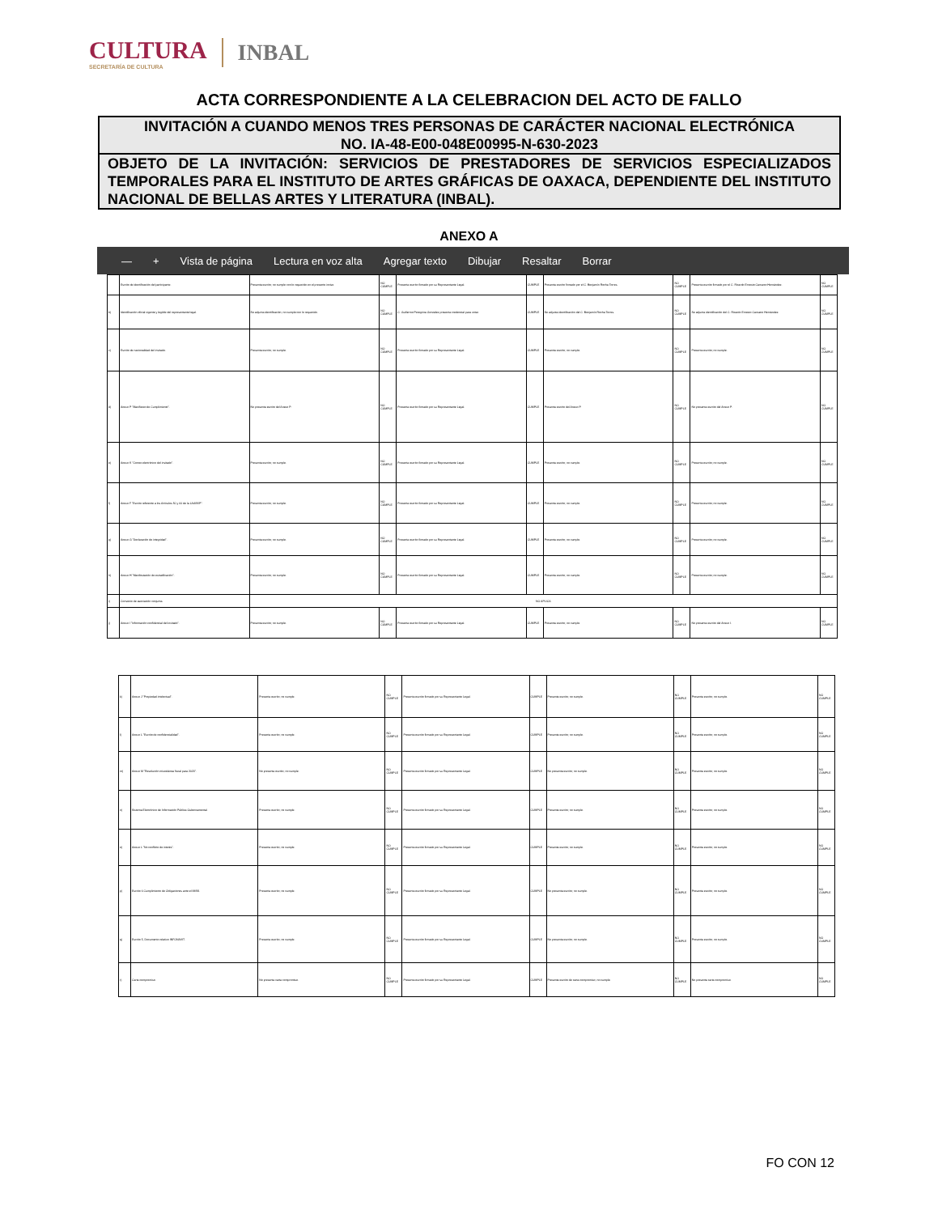CULTURA
SECRETARÍA DE CULTURA
INBAL
ACTA CORRESPONDIENTE A LA CELEBRACION DEL ACTO DE FALLO
INVITACIÓN A CUANDO MENOS TRES PERSONAS DE CARÁCTER NACIONAL ELECTRÓNICA
NO. IA-48-E00-048E00995-N-630-2023
OBJETO DE LA INVITACIÓN: SERVICIOS DE PRESTADORES DE SERVICIOS ESPECIALIZADOS TEMPORALES PARA EL INSTITUTO DE ARTES GRÁFICAS DE OAXACA, DEPENDIENTE DEL INSTITUTO NACIONAL DE BELLAS ARTES Y LITERATURA (INBAL).
ANEXO A
— + Vista de página Lectura en voz alta Agregar texto Dibujar Resaltar Borrar
| | Escrito de identificación del participante. | Presenta escrito; no cumple con lo requerido en el presente inciso. | NO CUMPLE | Presenta escrito firmado por su Representante Legal. | CUMPLE | Presenta escrito firmado por el C. Benjamín Rocha Torres. | NO CUMPLE | Presenta escrito firmado por el C. Ricardo Ernesto Canseco Hernández. | NO CUMPLE |
| b) | Identificación oficial vigente y legible del representante legal. | Se adjunta identificación; no cumple con lo requerido. | NO CUMPLE | C. Guillermo Peregrina González presenta credencial para votar. | CUMPLE | Se adjunta identificación del C. Benjamín Rocha Torres. | NO CUMPLE | Se adjunta identificación del C. Ricardo Ernesto Canseco Hernández. | NO CUMPLE |
| c) | Escrito de nacionalidad del invitado. | Presenta escrito; no cumple. | NO CUMPLE | Presenta escrito firmado por su Representante Legal. | CUMPLE | Presenta escrito; no cumple. | NO CUMPLE | Presenta escrito; no cumple. | NO CUMPLE |
| d) | Anexo P "Manifiesto de Cumplimiento". | No presenta escrito del Anexo P. | NO CUMPLE | Presenta escrito firmado por su Representante Legal. | CUMPLE | Presenta escrito del Anexo P. | NO CUMPLE | No presenta escrito del Anexo P. | NO CUMPLE |
| e) | Anexo K "Correo electrónico del invitado". | Presenta escrito; no cumple. | NO CUMPLE | Presenta escrito firmado por su Representante Legal. | CUMPLE | Presenta escrito; no cumple. | NO CUMPLE | Presenta escrito; no cumple. | NO CUMPLE |
| f) | Anexo F "Escrito referente a los Artículos 50 y 60 de la LAASSP". | Presenta escrito; no cumple. | NO CUMPLE | Presenta escrito firmado por su Representante Legal. | CUMPLE | Presenta escrito; no cumple. | NO CUMPLE | Presenta escrito; no cumple. | NO CUMPLE |
| g) | Anexo G "Declaración de integridad". | Presenta escrito; no cumple. | NO CUMPLE | Presenta escrito firmado por su Representante Legal. | CUMPLE | Presenta escrito; no cumple. | NO CUMPLE | Presenta escrito; no cumple. | NO CUMPLE |
| h) | Anexo H "Manifestación de estratificación". | Presenta escrito; no cumple. | NO CUMPLE | Presenta escrito firmado por su Representante Legal. | CUMPLE | Presenta escrito; no cumple. | NO CUMPLE | Presenta escrito; no cumple. | NO CUMPLE |
| i) | Convenio de asociación conjunta. | NO APLICA | | | | | | | |
| j) | Anexo I "Información confidencial del invitado". | Presenta escrito; no cumple. | NO CUMPLE | Presenta escrito firmado por su Representante Legal. | CUMPLE | Presenta escrito; no cumple. | NO CUMPLE | No presenta escrito del Anexo I. | NO CUMPLE |
| k) | Anexo J "Propiedad intelectual". | Presenta escrito; no cumple. | NO CUMPLE | Presenta escrito firmado por su Representante Legal. | CUMPLE | Presenta escrito; no cumple. | NO CUMPLE | Presenta escrito; no cumple. | NO CUMPLE |
| l) | Anexo L "Escrito de confidencialidad". | Presenta escrito; no cumple. | NO CUMPLE | Presenta escrito firmado por su Representante Legal. | CUMPLE | Presenta escrito; no cumple. | NO CUMPLE | Presenta escrito; no cumple. | NO CUMPLE |
| m) | Anexo M "Resolución miscelánea fiscal para 2023". | No presenta escrito; no cumple. | NO CUMPLE | Presenta escrito firmado por su Representante Legal. | CUMPLE | No presenta escrito; no cumple. | NO CUMPLE | Presenta escrito; no cumple. | NO CUMPLE |
| n) | Sistema Electrónico de Información Pública Gubernamental. | Presenta escrito; no cumple. | NO CUMPLE | Presenta escrito firmado por su Representante Legal. | CUMPLE | Presenta escrito; no cumple. | NO CUMPLE | Presenta escrito; no cumple. | NO CUMPLE |
| o) | Anexo L "No conflicto de interés". | Presenta escrito; no cumple. | NO CUMPLE | Presenta escrito firmado por su Representante Legal. | CUMPLE | Presenta escrito; no cumple. | NO CUMPLE | Presenta escrito; no cumple. | NO CUMPLE |
| p) | Escrito 6 Cumplimiento de Obligaciones ante el IMSS. | Presenta escrito; no cumple. | NO CUMPLE | Presenta escrito firmado por su Representante Legal. | CUMPLE | No presenta escrito; no cumple. | NO CUMPLE | Presenta escrito; no cumple. | NO CUMPLE |
| q) | Escrito 5, Documento relativo INFONAVIT. | Presenta escrito; no cumple. | NO CUMPLE | Presenta escrito firmado por su Representante Legal. | CUMPLE | No presenta escrito; no cumple. | NO CUMPLE | Presenta escrito; no cumple. | NO CUMPLE |
| r) | Carta compromiso. | No presenta carta compromiso. | NO CUMPLE | Presenta escrito firmado por su Representante Legal. | CUMPLE | Presenta escrito de carta compromiso; no cumple. | NO CUMPLE | No presenta carta compromiso. | NO CUMPLE |
FO CON 12